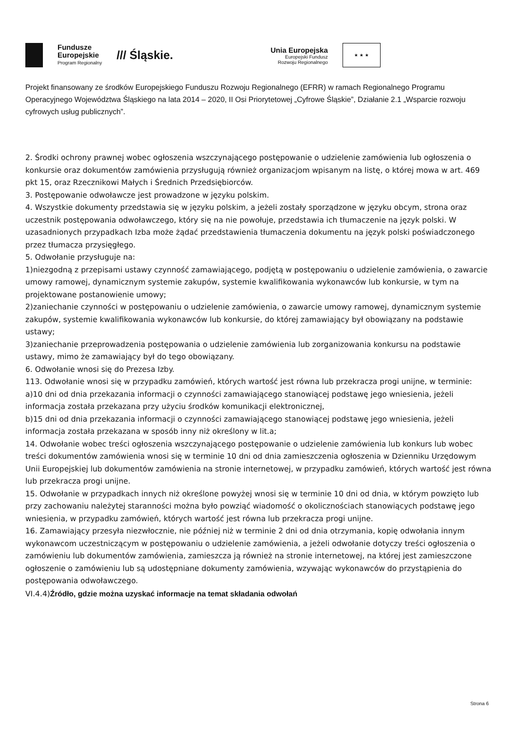Fundusze
Europejskie
Program Regionalny
/// Śląskie.
Unia Europejska
Europejski Fundusz
Rozwoju Regionalnego
★ ★ ★
Projekt finansowany ze środków Europejskiego Funduszu Rozwoju Regionalnego (EFRR) w ramach Regionalnego Programu Operacyjnego Województwa Śląskiego na lata 2014 – 2020, II Osi Priorytetowej „Cyfrowe Śląskie”, Działanie 2.1 „Wsparcie rozwoju cyfrowych usług publicznych”.
2. Środki ochrony prawnej wobec ogłoszenia wszczynającego postępowanie o udzielenie zamówienia lub ogłoszenia o konkursie oraz dokumentów zamówienia przysługują również organizacjom wpisanym na listę, o której mowa w art. 469 pkt 15, oraz Rzecznikowi Małych i Średnich Przedsiębiorców.
3. Postępowanie odwoławcze jest prowadzone w języku polskim.
4. Wszystkie dokumenty przedstawia się w języku polskim, a jeżeli zostały sporządzone w języku obcym, strona oraz uczestnik postępowania odwoławczego, który się na nie powołuje, przedstawia ich tłumaczenie na język polski. W uzasadnionych przypadkach Izba może żądać przedstawienia tłumaczenia dokumentu na język polski poświadczonego przez tłumacza przysięgłego.
5. Odwołanie przysługuje na:
1)niezgodną z przepisami ustawy czynność zamawiającego, podjętą w postępowaniu o udzielenie zamówienia, o zawarcie umowy ramowej, dynamicznym systemie zakupów, systemie kwalifikowania wykonawców lub konkursie, w tym na projektowane postanowienie umowy;
2)zaniechanie czynności w postępowaniu o udzielenie zamówienia, o zawarcie umowy ramowej, dynamicznym systemie zakupów, systemie kwalifikowania wykonawców lub konkursie, do której zamawiający był obowiązany na podstawie ustawy;
3)zaniechanie przeprowadzenia postępowania o udzielenie zamówienia lub zorganizowania konkursu na podstawie ustawy, mimo że zamawiający był do tego obowiązany.
6. Odwołanie wnosi się do Prezesa Izby.
113. Odwołanie wnosi się w przypadku zamówień, których wartość jest równa lub przekracza progi unijne, w terminie:
a)10 dni od dnia przekazania informacji o czynności zamawiającego stanowiącej podstawę jego wniesienia, jeżeli informacja została przekazana przy użyciu środków komunikacji elektronicznej,
b)15 dni od dnia przekazania informacji o czynności zamawiającego stanowiącej podstawę jego wniesienia, jeżeli informacja została przekazana w sposób inny niż określony w lit.a;
14. Odwołanie wobec treści ogłoszenia wszczynającego postępowanie o udzielenie zamówienia lub konkurs lub wobec treści dokumentów zamówienia wnosi się w terminie 10 dni od dnia zamieszczenia ogłoszenia w Dzienniku Urzędowym Unii Europejskiej lub dokumentów zamówienia na stronie internetowej, w przypadku zamówień, których wartość jest równa lub przekracza progi unijne.
15. Odwołanie w przypadkach innych niż określone powyżej wnosi się w terminie 10 dni od dnia, w którym powzięto lub przy zachowaniu należytej staranności można było powziąć wiadomość o okolicznościach stanowiących podstawę jego wniesienia, w przypadku zamówień, których wartość jest równa lub przekracza progi unijne.
16. Zamawiający przesyła niezwłocznie, nie później niż w terminie 2 dni od dnia otrzymania, kopię odwołania innym wykonawcom uczestniczącym w postępowaniu o udzielenie zamówienia, a jeżeli odwołanie dotyczy treści ogłoszenia o zamówieniu lub dokumentów zamówienia, zamieszcza ją również na stronie internetowej, na której jest zamieszczone ogłoszenie o zamówieniu lub są udostępniane dokumenty zamówienia, wzywając wykonawców do przystąpienia do postępowania odwoławczego.
VI.4.4)Źródło, gdzie można uzyskać informacje na temat składania odwołań
Strona 6